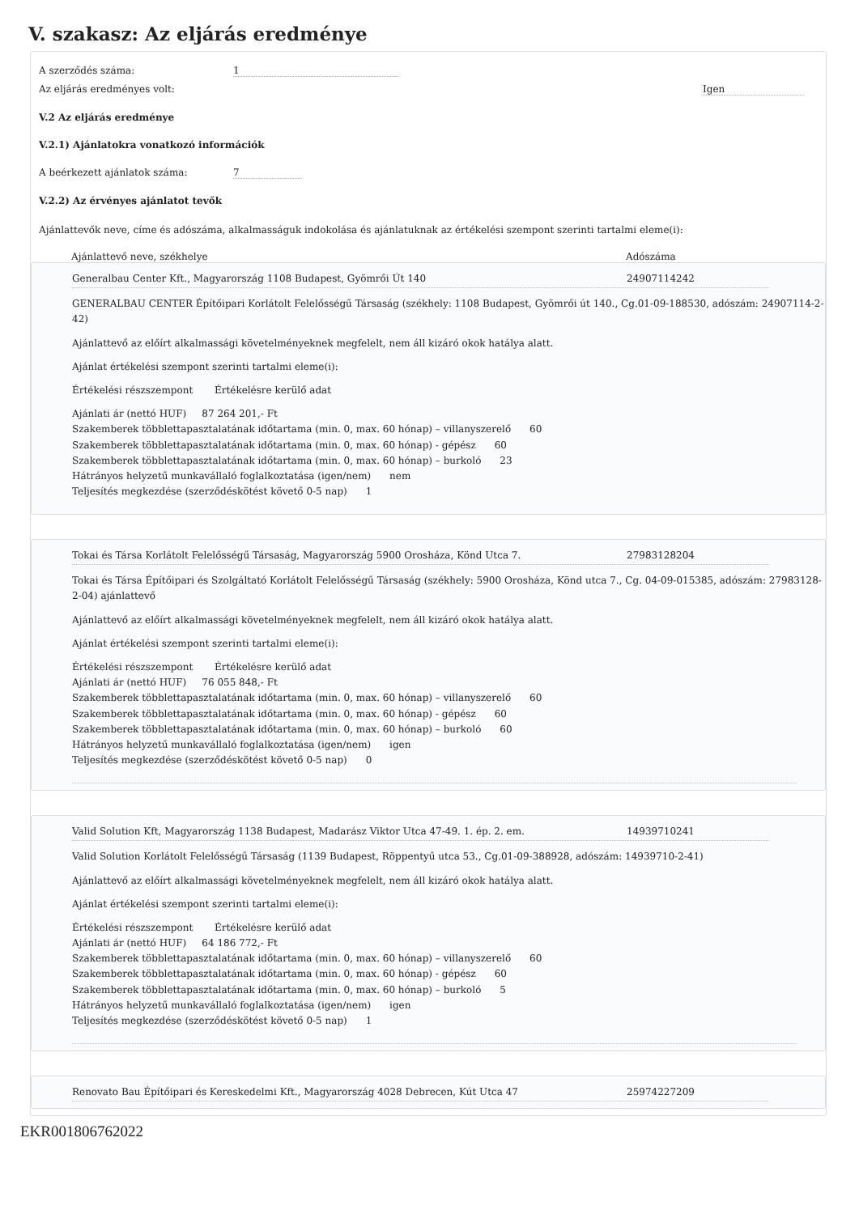V. szakasz: Az eljárás eredménye
A szerződés száma: 1
Az eljárás eredményes volt: Igen
V.2 Az eljárás eredménye
V.2.1) Ajánlatokra vonatkozó információk
A beérkezett ajánlatok száma: 7
V.2.2) Az érvényes ajánlatot tevők
Ajánlattevők neve, címe és adószáma, alkalmasságuk indokolása és ajánlatuknak az értékelési szempont szerinti tartalmi eleme(i):
Ajánlattevő neve, székhelye Adószáma
Generalbau Center Kft., Magyarország 1108 Budapest, Gyömrői Út 140 24907114242
GENERALBAU CENTER Építőipari Korlátolt Felelősségű Társaság (székhely: 1108 Budapest, Gyömrői út 140., Cg.01-09-188530, adószám: 24907114-2-42)
Ajánlattevő az előírt alkalmassági követelményeknek megfelelt, nem áll kizáró okok hatálya alatt.
Ajánlat értékelési szempont szerinti tartalmi eleme(i):
Értékelési részszempont Értékelésre kerülő adat
Ajánlati ár (nettó HUF) 87 264 201,- Ft
Szakemberek többlettapasztalatának időtartama (min. 0, max. 60 hónap) – villanyszerelő 60
Szakemberek többlettapasztalatának időtartama (min. 0, max. 60 hónap) - gépész 60
Szakemberek többlettapasztalatának időtartama (min. 0, max. 60 hónap) – burkoló 23
Hátrányos helyzetű munkavállaló foglalkoztatása (igen/nem) nem
Teljesítés megkezdése (szerződéskötést követő 0-5 nap) 1
Tokai és Társa Korlátolt Felelősségű Társaság, Magyarország 5900 Orosháza, Könd Utca 7. 27983128204
Tokai és Társa Építőipari és Szolgáltató Korlátolt Felelősségű Társaság (székhely: 5900 Orosháza, Könd utca 7., Cg. 04-09-015385, adószám: 27983128-2-04) ajánlattevő
Ajánlattevő az előírt alkalmassági követelményeknek megfelelt, nem áll kizáró okok hatálya alatt.
Ajánlat értékelési szempont szerinti tartalmi eleme(i):
Értékelési részszempont Értékelésre kerülő adat
Ajánlati ár (nettó HUF) 76 055 848,- Ft
Szakemberek többlettapasztalatának időtartama (min. 0, max. 60 hónap) – villanyszerelő 60
Szakemberek többlettapasztalatának időtartama (min. 0, max. 60 hónap) - gépész 60
Szakemberek többlettapasztalatának időtartama (min. 0, max. 60 hónap) – burkoló 60
Hátrányos helyzetű munkavállaló foglalkoztatása (igen/nem) igen
Teljesítés megkezdése (szerződéskötést követő 0-5 nap) 0
Valid Solution Kft, Magyarország 1138 Budapest, Madarász Viktor Utca 47-49. 1. ép. 2. em. 14939710241
Valid Solution Korlátolt Felelősségű Társaság (1139 Budapest, Röppentyű utca 53., Cg.01-09-388928, adószám: 14939710-2-41)
Ajánlattevő az előírt alkalmassági követelményeknek megfelelt, nem áll kizáró okok hatálya alatt.
Ajánlat értékelési szempont szerinti tartalmi eleme(i):
Értékelési részszempont Értékelésre kerülő adat
Ajánlati ár (nettó HUF) 64 186 772,- Ft
Szakemberek többlettapasztalatának időtartama (min. 0, max. 60 hónap) – villanyszerelő 60
Szakemberek többlettapasztalatának időtartama (min. 0, max. 60 hónap) - gépész 60
Szakemberek többlettapasztalatának időtartama (min. 0, max. 60 hónap) – burkoló 5
Hátrányos helyzetű munkavállaló foglalkoztatása (igen/nem) igen
Teljesítés megkezdése (szerződéskötést követő 0-5 nap) 1
Renovato Bau Építőipari és Kereskedelmi Kft., Magyarország 4028 Debrecen, Kút Utca 47 25974227209
EKR001806762022